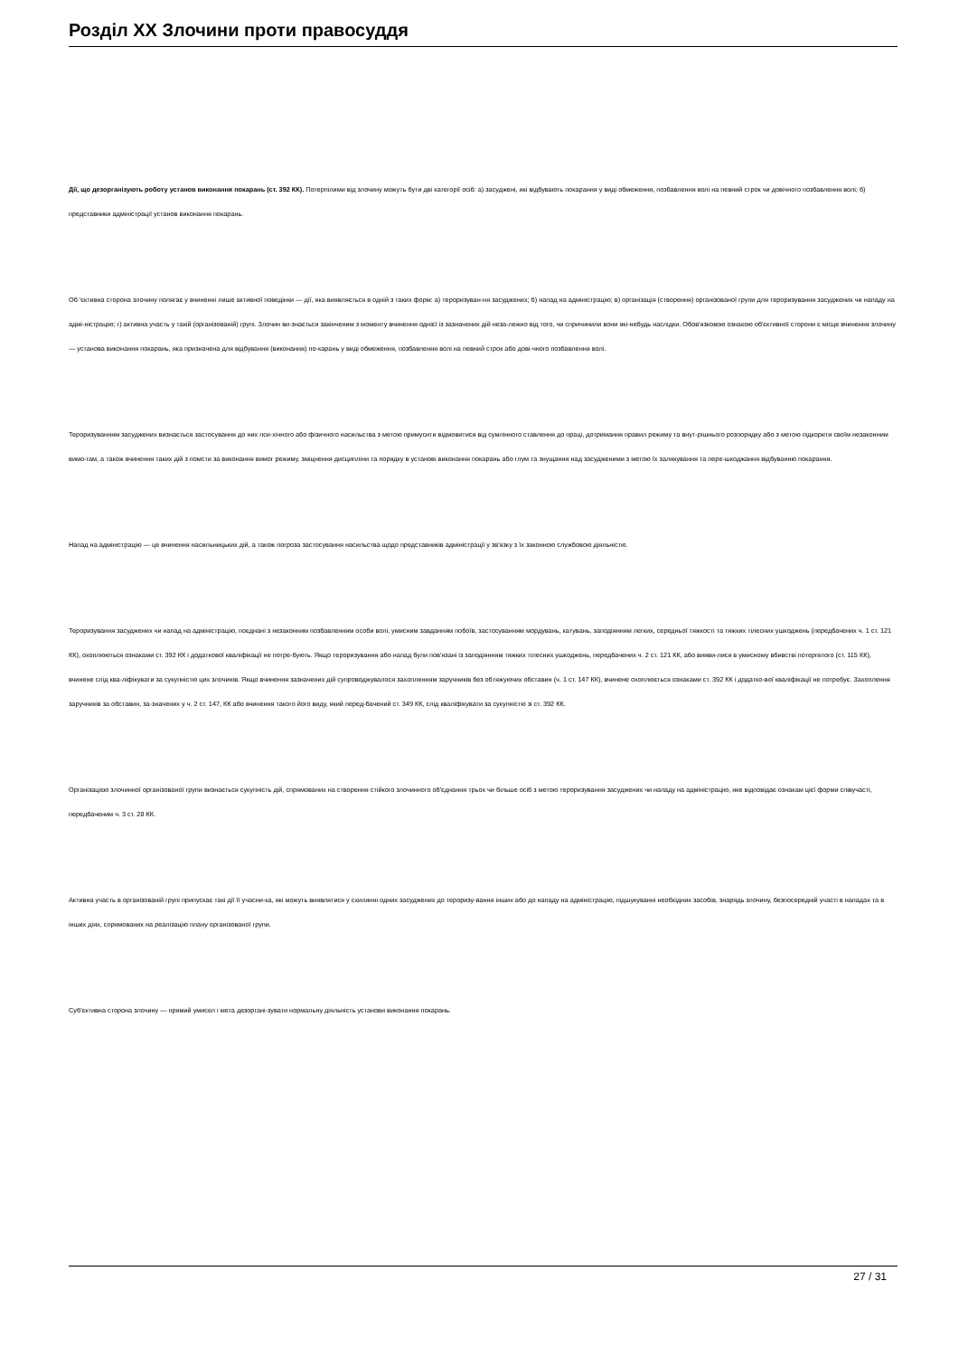Розділ XX Злочини проти правосуддя
Дії, що дезорганізують роботу установ виконання покарань (ст. 392 КК). Потерпілими від злочину можуть бути дві категорії осіб: а) засуджені, які відбувають покарання у виді обмеження, позбавлення волі на певний строк чи довічного позбавлення волі; б) представники адміністрації установ виконання покарань.
Об 'єктивна сторона злочину полягає у вчиненні лише активної поведінки — дії, яка виявляється в одній з таких форм: а) тероризуван-ня засуджених; б) напад на адміністрацію; в) організація (створення) організованої групи для тероризування засуджених чи нападу на адмі-ністрацію; г) активна участь у такій (організованій) групі. Злочин ви-знається закінченим з моменту вчинення однієї із зазначених дій неза-лежно від того, чи спричинили вони які-небудь наслідки. Обов'язковою ознакою об'єктивної сторони є місце вчинення злочину — установа виконання покарань, яка призначена для відбування (виконання) по-карань у виді обмеження, позбавлення волі на певний строк або дові-чного позбавлення волі.
Тероризуванням засуджених визнається застосування до них пси-хічного або фізичного насильства з метою примусити відмовитися від сумлінного ставлення до праці, дотримання правил режиму та внут-рішнього розпорядку або з метою підкорити своїм незаконним вимо-гам, а також вчинення таких дій з помсти за виконання вимог режиму, зміцнення дисципліни та порядку в установі виконання покарань або глум та знущання над засудженими з метою їх залякування та пере-шкоджання відбуванню покарання.
Напад на адміністрацію — це вчинення насильницьких дій, а також погроза застосування насильства щодо представників адміністрації у зв'язку з їх законною службовою діяльністю.
Тероризування засуджених чи напад на адміністрацію, поєднані з незаконним позбавленням особи волі, умисним завданням побоїв, застосуванням мордувань, катувань, заподіянням легких, середньої тяжкості та тяжких тілесних ушкоджень (передбачених ч. 1 ст. 121 КК), охоплюються ознаками ст. 392 КК і додаткової кваліфікації не потре-бують. Якщо тероризування або напад були пов'язані із заподіянням тяжких тілесних ушкоджень, передбачених ч. 2 ст. 121 КК, або вияви-лися в умисному вбивстві потерпілого (ст. 115 КК), вчинене слід ква-ліфікувати за сукупністю цих злочинів. Якщо вчинення зазначених дій супроводжувалося захопленням заручників без обтяжуючих обставин (ч. 1 ст. 147 КК), вчинене охоплюється ознаками ст. 392 КК і додатко-вої кваліфікації не потребує. Захоплення заручників за обставин, за-значених у ч. 2 ст. 147, КК або вчинення такого його виду, який перед-бачений ст. 349 КК, слід кваліфікувати за сукупністю зі ст. 392 КК.
Організацією злочинної організованої групи визнається сукупність дій, спрямованих на створення стійкого злочинного об'єднання трьох чи більше осіб з метою тероризування засуджених чи нападу на адміністрацію, яке відповідає ознакам цієї форми співучасті, передбаченим ч. 3 ст. 28 КК.
Активна участь в організованій групі припускає такі дії її учасни-ка, які можуть виявлятися у схилянні одних засуджених до тероризу-вання інших або до нападу на адміністрацію, підшукуванні необхідних засобів, знарядь злочину, безпосередній участі в нападах та в інших діях, спрямованих на реалізацію плану організованої групи.
Суб'єктивна сторона злочину — прямий умисел і мета дезоргані-зувати нормальну діяльність установи виконання покарань.
27 / 31